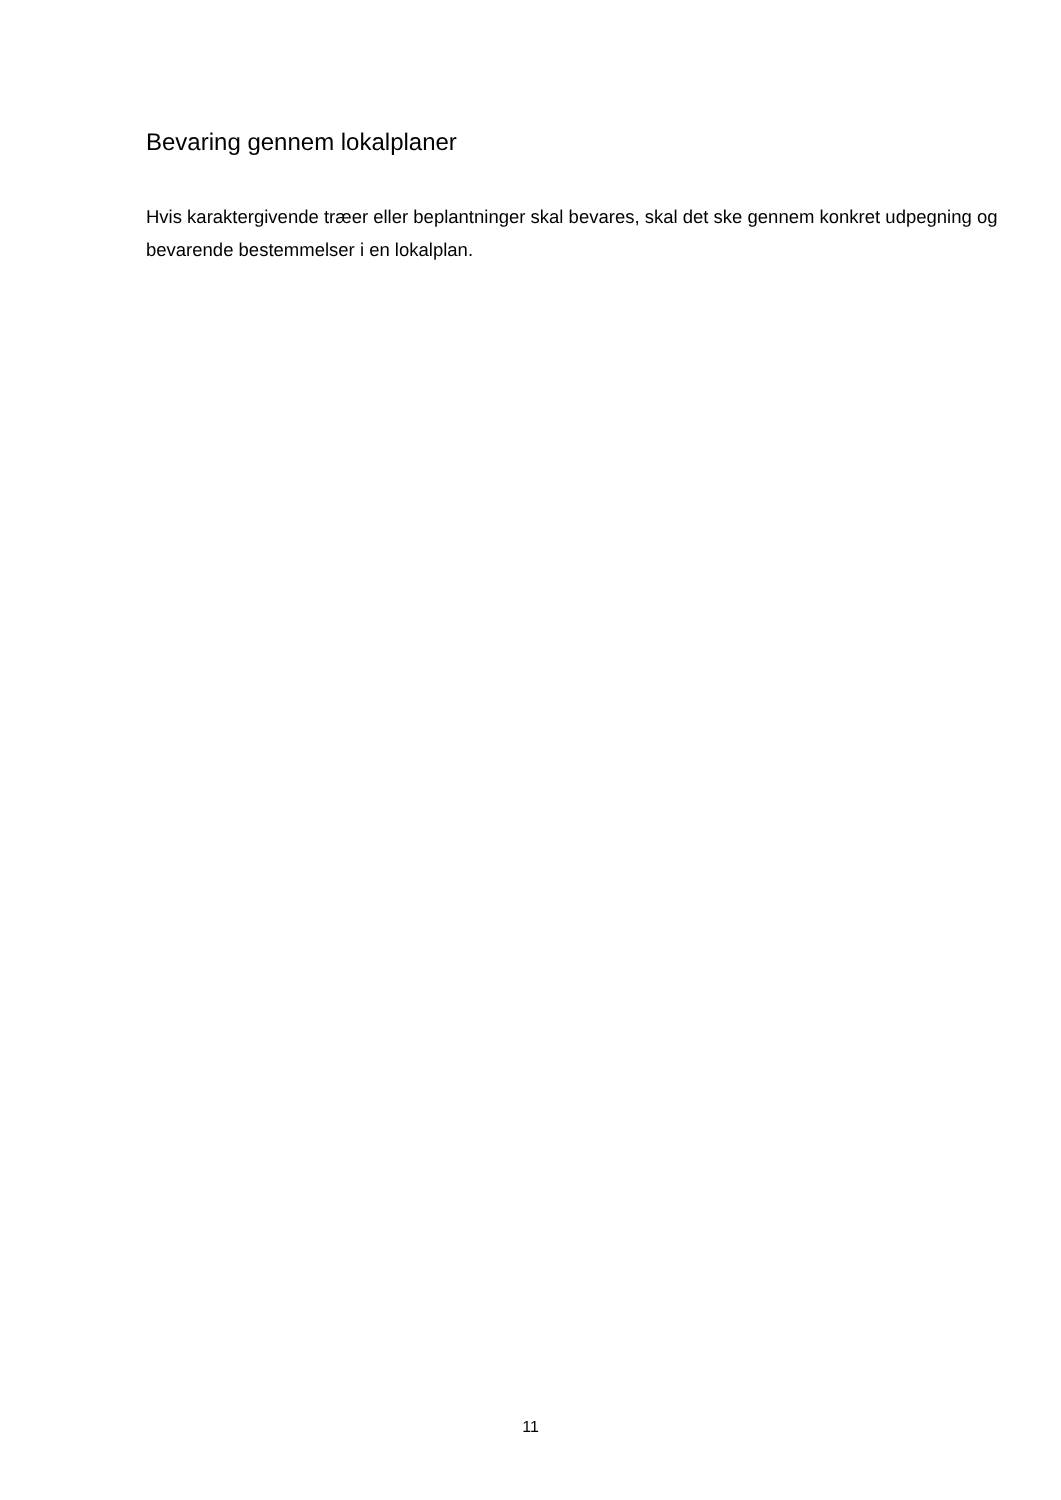Bevaring gennem lokalplaner
Hvis karaktergivende træer eller beplantninger skal bevares, skal det ske gennem konkret udpegning og bevarende bestemmelser i en lokalplan.
11